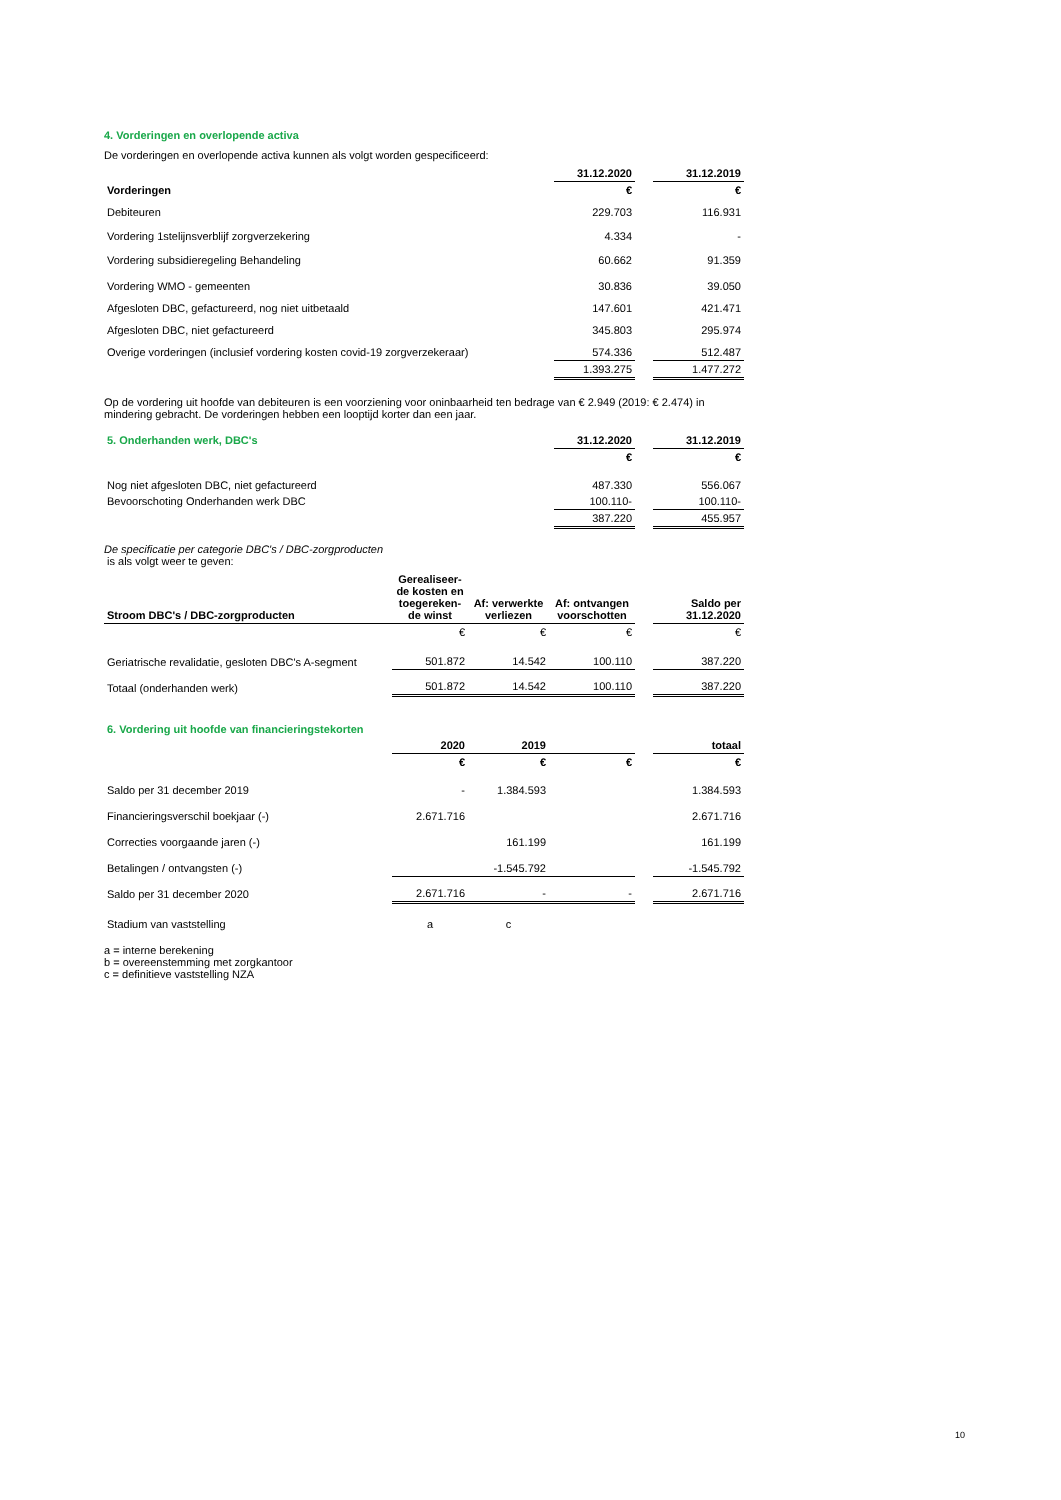4. Vorderingen en overlopende activa
De vorderingen en overlopende activa kunnen als volgt worden gespecificeerd:
| | 31.12.2020 | | 31.12.2019 |
| Vorderingen | € | | € |
| Debiteuren | 229.703 | | 116.931 |
| Vordering 1stelijnsverblijf zorgverzekering | 4.334 | | - |
| Vordering subsidieregeling Behandeling | 60.662 | | 91.359 |
| Vordering WMO - gemeenten | 30.836 | | 39.050 |
| Afgesloten DBC, gefactureerd, nog niet uitbetaald | 147.601 | | 421.471 |
| Afgesloten DBC, niet gefactureerd | 345.803 | | 295.974 |
| Overige vorderingen (inclusief vordering kosten covid-19 zorgverzekeraar) | 574.336 | | 512.487 |
| | 1.393.275 | | 1.477.272 |
Op de vordering uit hoofde van debiteuren is een voorziening voor oninbaarheid ten bedrage van € 2.949 (2019: € 2.474) in mindering gebracht. De vorderingen hebben een looptijd korter dan een jaar.
| 5. Onderhanden werk, DBC's | 31.12.2020 | | 31.12.2019 |
| | € | | € |
| Nog niet afgesloten DBC, niet gefactureerd | 487.330 | | 556.067 |
| Bevoorschoting Onderhanden werk DBC | 100.110- | | 100.110- |
| | 387.220 | | 455.957 |
De specificatie per categorie DBC's / DBC-zorgproducten
is als volgt weer te geven:
| Stroom DBC's / DBC-zorgproducten | Gerealiseer-de kosten en toegereken-de winst | Af: verwerkte verliezen | Af: ontvangen voorschotten | | Saldo per 31.12.2020 |
| | € | € | € | | € |
| Geriatrische revalidatie, gesloten DBC's A-segment | 501.872 | 14.542 | 100.110 | | 387.220 |
| Totaal (onderhanden werk) | 501.872 | 14.542 | 100.110 | | 387.220 |
| 6. Vordering uit hoofde van financieringstekorten | | | | | |
| | 2020 | 2019 | | | totaal |
| | € | € | € | | € |
| Saldo per 31 december 2019 | - | 1.384.593 | | | 1.384.593 |
| Financieringsverschil boekjaar (-) | 2.671.716 | | | | 2.671.716 |
| Correcties voorgaande jaren (-) | | 161.199 | | | 161.199 |
| Betalingen / ontvangsten (-) | | -1.545.792 | | | -1.545.792 |
| Saldo per 31 december 2020 | 2.671.716 | - | - | | 2.671.716 |
| Stadium van vaststelling | a | c | | | |
a = interne berekening
b = overeenstemming met zorgkantoor
c = definitieve vaststelling NZA
10